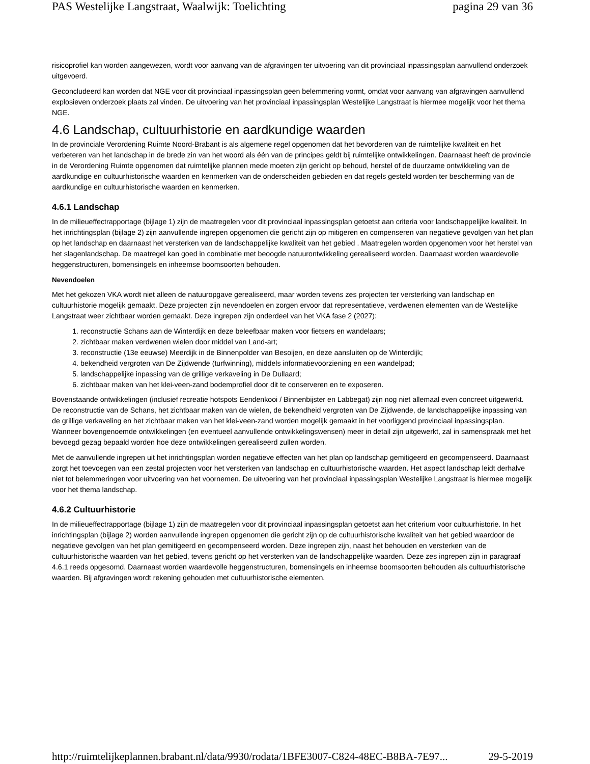PAS Westelijke Langstraat, Waalwijk: Toelichting pagina 29 van 36
risicoprofiel kan worden aangewezen, wordt voor aanvang van de afgravingen ter uitvoering van dit provinciaal inpassingsplan aanvullend onderzoek uitgevoerd.
Geconcludeerd kan worden dat NGE voor dit provinciaal inpassingsplan geen belemmering vormt, omdat voor aanvang van afgravingen aanvullend explosieven onderzoek plaats zal vinden. De uitvoering van het provinciaal inpassingsplan Westelijke Langstraat is hiermee mogelijk voor het thema NGE.
4.6 Landschap, cultuurhistorie en aardkundige waarden
In de provinciale Verordening Ruimte Noord-Brabant is als algemene regel opgenomen dat het bevorderen van de ruimtelijke kwaliteit en het verbeteren van het landschap in de brede zin van het woord als één van de principes geldt bij ruimtelijke ontwikkelingen. Daarnaast heeft de provincie in de Verordening Ruimte opgenomen dat ruimtelijke plannen mede moeten zijn gericht op behoud, herstel of de duurzame ontwikkeling van de aardkundige en cultuurhistorische waarden en kenmerken van de onderscheiden gebieden en dat regels gesteld worden ter bescherming van de aardkundige en cultuurhistorische waarden en kenmerken.
4.6.1 Landschap
In de milieueffectrapportage (bijlage 1) zijn de maatregelen voor dit provinciaal inpassingsplan getoetst aan criteria voor landschappelijke kwaliteit. In het inrichtingsplan (bijlage 2) zijn aanvullende ingrepen opgenomen die gericht zijn op mitigeren en compenseren van negatieve gevolgen van het plan op het landschap en daarnaast het versterken van de landschappelijke kwaliteit van het gebied . Maatregelen worden opgenomen voor het herstel van het slagenlandschap. De maatregel kan goed in combinatie met beoogde natuurontwikkeling gerealiseerd worden. Daarnaast worden waardevolle heggenstructuren, bomensingels en inheemse boomsoorten behouden.
Nevendoelen
Met het gekozen VKA wordt niet alleen de natuuropgave gerealiseerd, maar worden tevens zes projecten ter versterking van landschap en cultuurhistorie mogelijk gemaakt. Deze projecten zijn nevendoelen en zorgen ervoor dat representatieve, verdwenen elementen van de Westelijke Langstraat weer zichtbaar worden gemaakt. Deze ingrepen zijn onderdeel van het VKA fase 2 (2027):
1. reconstructie Schans aan de Winterdijk en deze beleefbaar maken voor fietsers en wandelaars;
2. zichtbaar maken verdwenen wielen door middel van Land-art;
3. reconstructie (13e eeuwse) Meerdijk in de Binnenpolder van Besoijen, en deze aansluiten op de Winterdijk;
4. bekendheid vergroten van De Zijdwende (turfwinning), middels informatievoorziening en een wandelpad;
5. landschappelijke inpassing van de grillige verkaveling in De Dullaard;
6. zichtbaar maken van het klei-veen-zand bodemprofiel door dit te conserveren en te exposeren.
Bovenstaande ontwikkelingen (inclusief recreatie hotspots Eendenkooi / Binnenbijster en Labbegat) zijn nog niet allemaal even concreet uitgewerkt. De reconstructie van de Schans, het zichtbaar maken van de wielen, de bekendheid vergroten van De Zijdwende, de landschappelijke inpassing van de grillige verkaveling en het zichtbaar maken van het klei-veen-zand worden mogelijk gemaakt in het voorliggend provinciaal inpassingsplan. Wanneer bovengenoemde ontwikkelingen (en eventueel aanvullende ontwikkelingswensen) meer in detail zijn uitgewerkt, zal in samenspraak met het bevoegd gezag bepaald worden hoe deze ontwikkelingen gerealiseerd zullen worden.
Met de aanvullende ingrepen uit het inrichtingsplan worden negatieve effecten van het plan op landschap gemitigeerd en gecompenseerd. Daarnaast zorgt het toevoegen van een zestal projecten voor het versterken van landschap en cultuurhistorische waarden. Het aspect landschap leidt derhalve niet tot belemmeringen voor uitvoering van het voornemen. De uitvoering van het provinciaal inpassingsplan Westelijke Langstraat is hiermee mogelijk voor het thema landschap.
4.6.2 Cultuurhistorie
In de milieueffectrapportage (bijlage 1) zijn de maatregelen voor dit provinciaal inpassingsplan getoetst aan het criterium voor cultuurhistorie. In het inrichtingsplan (bijlage 2) worden aanvullende ingrepen opgenomen die gericht zijn op de cultuurhistorische kwaliteit van het gebied waardoor de negatieve gevolgen van het plan gemitigeerd en gecompenseerd worden. Deze ingrepen zijn, naast het behouden en versterken van de cultuurhistorische waarden van het gebied, tevens gericht op het versterken van de landschappelijke waarden. Deze zes ingrepen zijn in paragraaf 4.6.1 reeds opgesomd. Daarnaast worden waardevolle heggenstructuren, bomensingels en inheemse boomsoorten behouden als cultuurhistorische waarden. Bij afgravingen wordt rekening gehouden met cultuurhistorische elementen.
http://ruimtelijkeplannen.brabant.nl/data/9930/rodata/1BFE3007-C824-48EC-B8BA-7E97... 29-5-2019